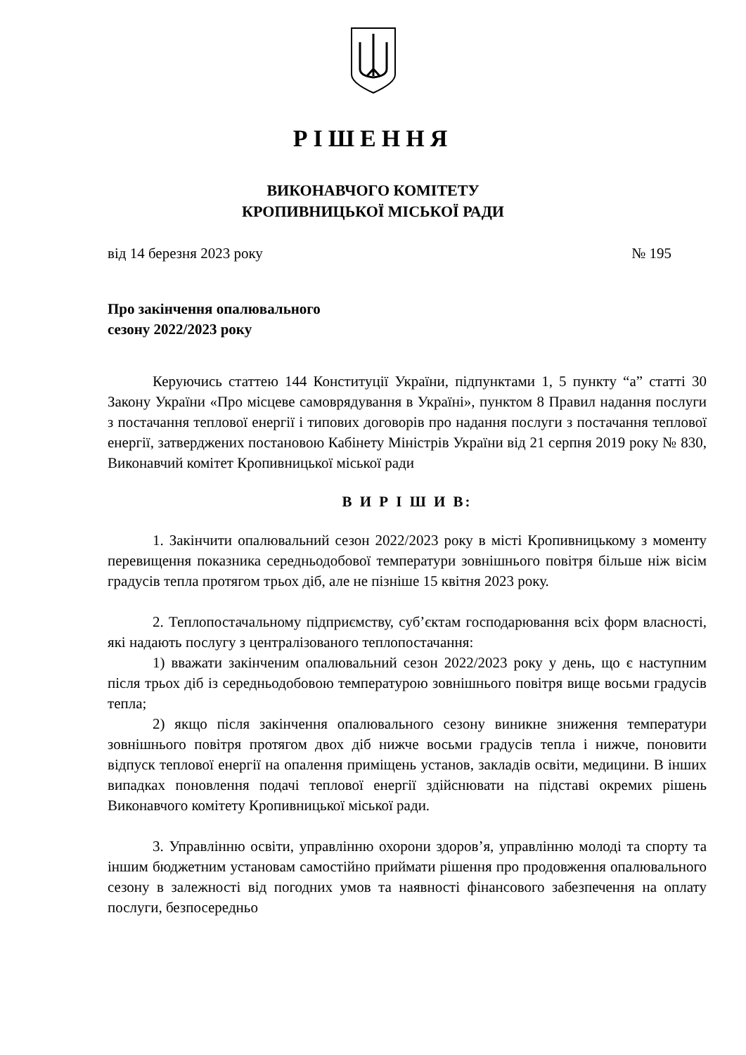РІШЕННЯ
ВИКОНАВЧОГО КОМІТЕТУ
КРОПИВНИЦЬКОЇ МІСЬКОЇ РАДИ
від 14 березня 2023 року № 195
Про закінчення опалювального
сезону 2022/2023 року
Керуючись статтею 144 Конституції України, підпунктами 1, 5 пункту “а” статті 30 Закону України «Про місцеве самоврядування в Україні», пунктом 8 Правил надання послуги з постачання теплової енергії і типових договорів про надання послуги з постачання теплової енергії, затверджених постановою Кабінету Міністрів України від 21 серпня 2019 року № 830, Виконавчий комітет Кропивницької міської ради
В И Р І Ш И В:
1. Закінчити опалювальний сезон 2022/2023 року в місті Кропивницькому з моменту перевищення показника середньодобової температури зовнішнього повітря більше ніж вісім градусів тепла протягом трьох діб, але не пізніше 15 квітня 2023 року.
2. Теплопостачальному підприємству, суб’єктам господарювання всіх форм власності, які надають послугу з централізованого теплопостачання:
1) вважати закінченим опалювальний сезон 2022/2023 року у день, що є наступним після трьох діб із середньодобовою температурою зовнішнього повітря вище восьми градусів тепла;
2) якщо після закінчення опалювального сезону виникне зниження температури зовнішнього повітря протягом двох діб нижче восьми градусів тепла і нижче, поновити відпуск теплової енергії на опалення приміщень установ, закладів освіти, медицини. В інших випадках поновлення подачі теплової енергії здійснювати на підставі окремих рішень Виконавчого комітету Кропивницької міської ради.
3. Управлінню освіти, управлінню охорони здоров’я, управлінню молоді та спорту та іншим бюджетним установам самостійно приймати рішення про продовження опалювального сезону в залежності від погодних умов та наявності фінансового забезпечення на оплату послуги, безпосередньо